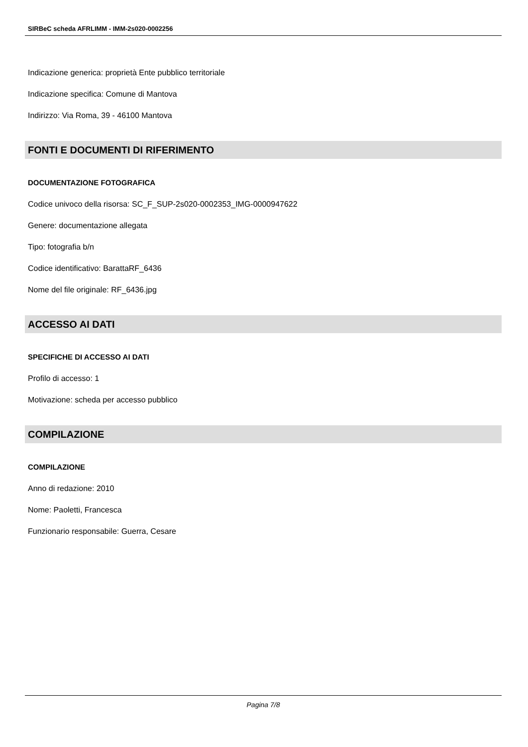SIRBeC scheda AFRLIMM - IMM-2s020-0002256
Indicazione generica: proprietà Ente pubblico territoriale
Indicazione specifica: Comune di Mantova
Indirizzo: Via Roma, 39 - 46100 Mantova
FONTI E DOCUMENTI DI RIFERIMENTO
DOCUMENTAZIONE FOTOGRAFICA
Codice univoco della risorsa: SC_F_SUP-2s020-0002353_IMG-0000947622
Genere: documentazione allegata
Tipo: fotografia b/n
Codice identificativo: BarattaRF_6436
Nome del file originale: RF_6436.jpg
ACCESSO AI DATI
SPECIFICHE DI ACCESSO AI DATI
Profilo di accesso: 1
Motivazione: scheda per accesso pubblico
COMPILAZIONE
COMPILAZIONE
Anno di redazione: 2010
Nome: Paoletti, Francesca
Funzionario responsabile: Guerra, Cesare
Pagina 7/8